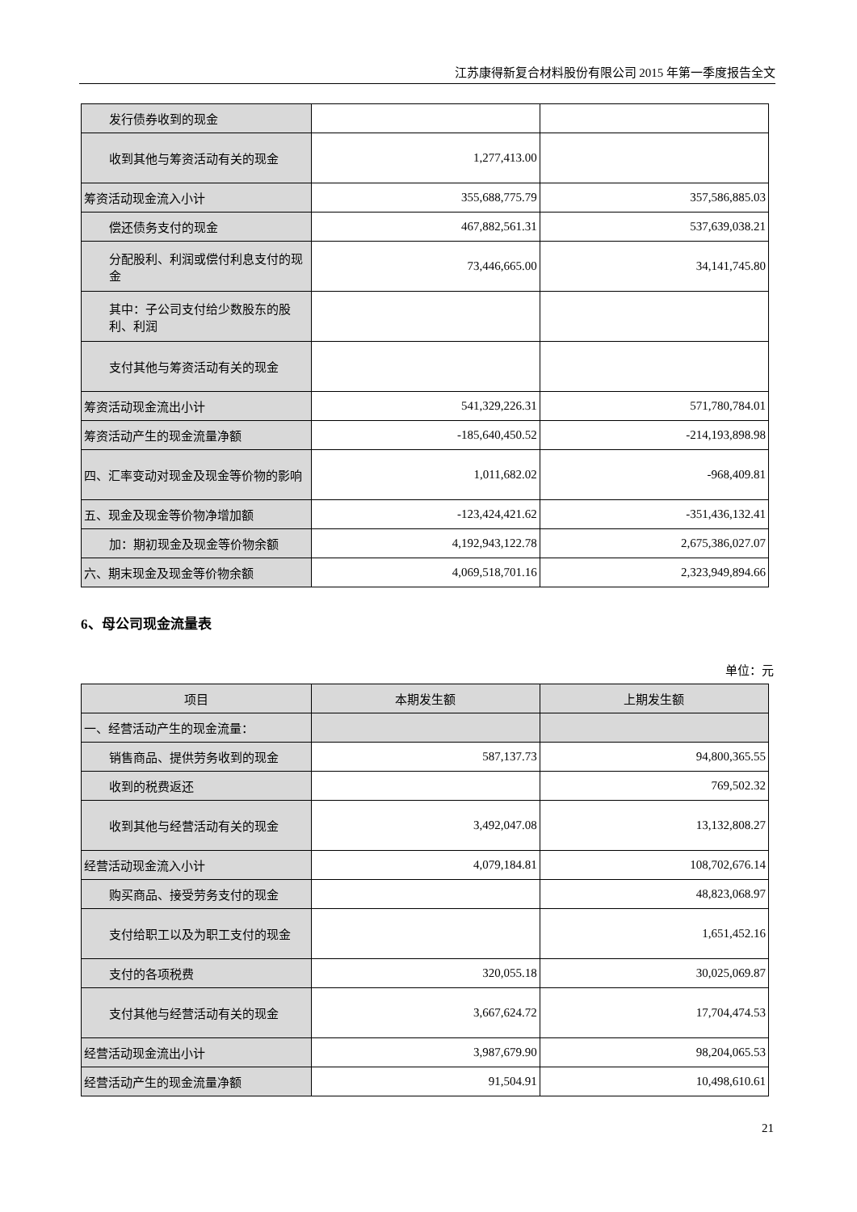江苏康得新复合材料股份有限公司 2015 年第一季度报告全文
| 发行债券收到的现金 | | |
| 收到其他与筹资活动有关的现金 | 1,277,413.00 | |
| 筹资活动现金流入小计 | 355,688,775.79 | 357,586,885.03 |
| 偿还债务支付的现金 | 467,882,561.31 | 537,639,038.21 |
| 分配股利、利润或偿付利息支付的现金 | 73,446,665.00 | 34,141,745.80 |
| 其中：子公司支付给少数股东的股利、利润 | | |
| 支付其他与筹资活动有关的现金 | | |
| 筹资活动现金流出小计 | 541,329,226.31 | 571,780,784.01 |
| 筹资活动产生的现金流量净额 | -185,640,450.52 | -214,193,898.98 |
| 四、汇率变动对现金及现金等价物的影响 | 1,011,682.02 | -968,409.81 |
| 五、现金及现金等价物净增加额 | -123,424,421.62 | -351,436,132.41 |
| 加：期初现金及现金等价物余额 | 4,192,943,122.78 | 2,675,386,027.07 |
| 六、期末现金及现金等价物余额 | 4,069,518,701.16 | 2,323,949,894.66 |
6、母公司现金流量表
单位：元
| 项目 | 本期发生额 | 上期发生额 |
| --- | --- | --- |
| 一、经营活动产生的现金流量： | | |
| 销售商品、提供劳务收到的现金 | 587,137.73 | 94,800,365.55 |
| 收到的税费返还 | | 769,502.32 |
| 收到其他与经营活动有关的现金 | 3,492,047.08 | 13,132,808.27 |
| 经营活动现金流入小计 | 4,079,184.81 | 108,702,676.14 |
| 购买商品、接受劳务支付的现金 | | 48,823,068.97 |
| 支付给职工以及为职工支付的现金 | | 1,651,452.16 |
| 支付的各项税费 | 320,055.18 | 30,025,069.87 |
| 支付其他与经营活动有关的现金 | 3,667,624.72 | 17,704,474.53 |
| 经营活动现金流出小计 | 3,987,679.90 | 98,204,065.53 |
| 经营活动产生的现金流量净额 | 91,504.91 | 10,498,610.61 |
21